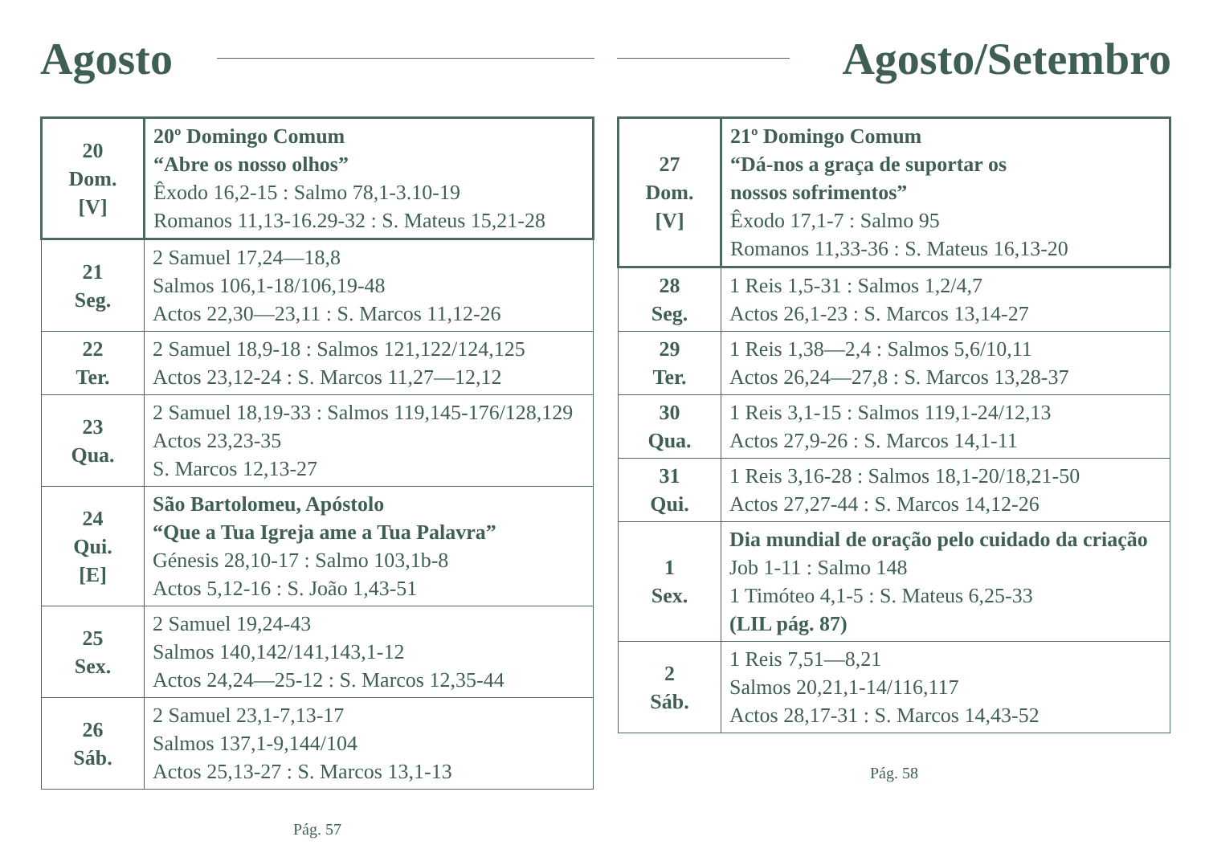Agosto
| 20 Dom. [V] | 20º Domingo Comum “Abre os nosso olhos” Êxodo 16,2-15 : Salmo 78,1-3.10-19 Romanos 11,13-16.29-32 : S. Mateus 15,21-28 |
| 21 Seg. | 2 Samuel 17,24—18,8 Salmos 106,1-18/106,19-48 Actos 22,30—23,11 : S. Marcos 11,12-26 |
| 22 Ter. | 2 Samuel 18,9-18 : Salmos 121,122/124,125 Actos 23,12-24 : S. Marcos 11,27—12,12 |
| 23 Qua. | 2 Samuel 18,19-33 : Salmos 119,145-176/128,129 Actos 23,23-35 S. Marcos 12,13-27 |
| 24 Qui. [E] | São Bartolomeu, Apóstolo “Que a Tua Igreja ame a Tua Palavra” Génesis 28,10-17 : Salmo 103,1b-8 Actos 5,12-16 : S. João 1,43-51 |
| 25 Sex. | 2 Samuel 19,24-43 Salmos 140,142/141,143,1-12 Actos 24,24—25-12 : S. Marcos 12,35-44 |
| 26 Sáb. | 2 Samuel 23,1-7,13-17 Salmos 137,1-9,144/104 Actos 25,13-27 : S. Marcos 13,1-13 |
Pág. 57
Agosto/Setembro
| 27 Dom. [V] | 21º Domingo Comum “Dá-nos a graça de suportar os nossos sofrimentos” Êxodo 17,1-7 : Salmo 95 Romanos 11,33-36 : S. Mateus 16,13-20 |
| 28 Seg. | 1 Reis 1,5-31 : Salmos 1,2/4,7 Actos 26,1-23 : S. Marcos 13,14-27 |
| 29 Ter. | 1 Reis 1,38—2,4 : Salmos 5,6/10,11 Actos 26,24—27,8 : S. Marcos 13,28-37 |
| 30 Qua. | 1 Reis 3,1-15 : Salmos 119,1-24/12,13 Actos 27,9-26 : S. Marcos 14,1-11 |
| 31 Qui. | 1 Reis 3,16-28 : Salmos 18,1-20/18,21-50 Actos 27,27-44 : S. Marcos 14,12-26 |
| 1 Sex. | Dia mundial de oração pelo cuidado da criação Job 1-11 : Salmo 148 1 Timóteo 4,1-5 : S. Mateus 6,25-33 (LIL pág. 87) |
| 2 Sáb. | 1 Reis 7,51—8,21 Salmos 20,21,1-14/116,117 Actos 28,17-31 : S. Marcos 14,43-52 |
Pág. 58